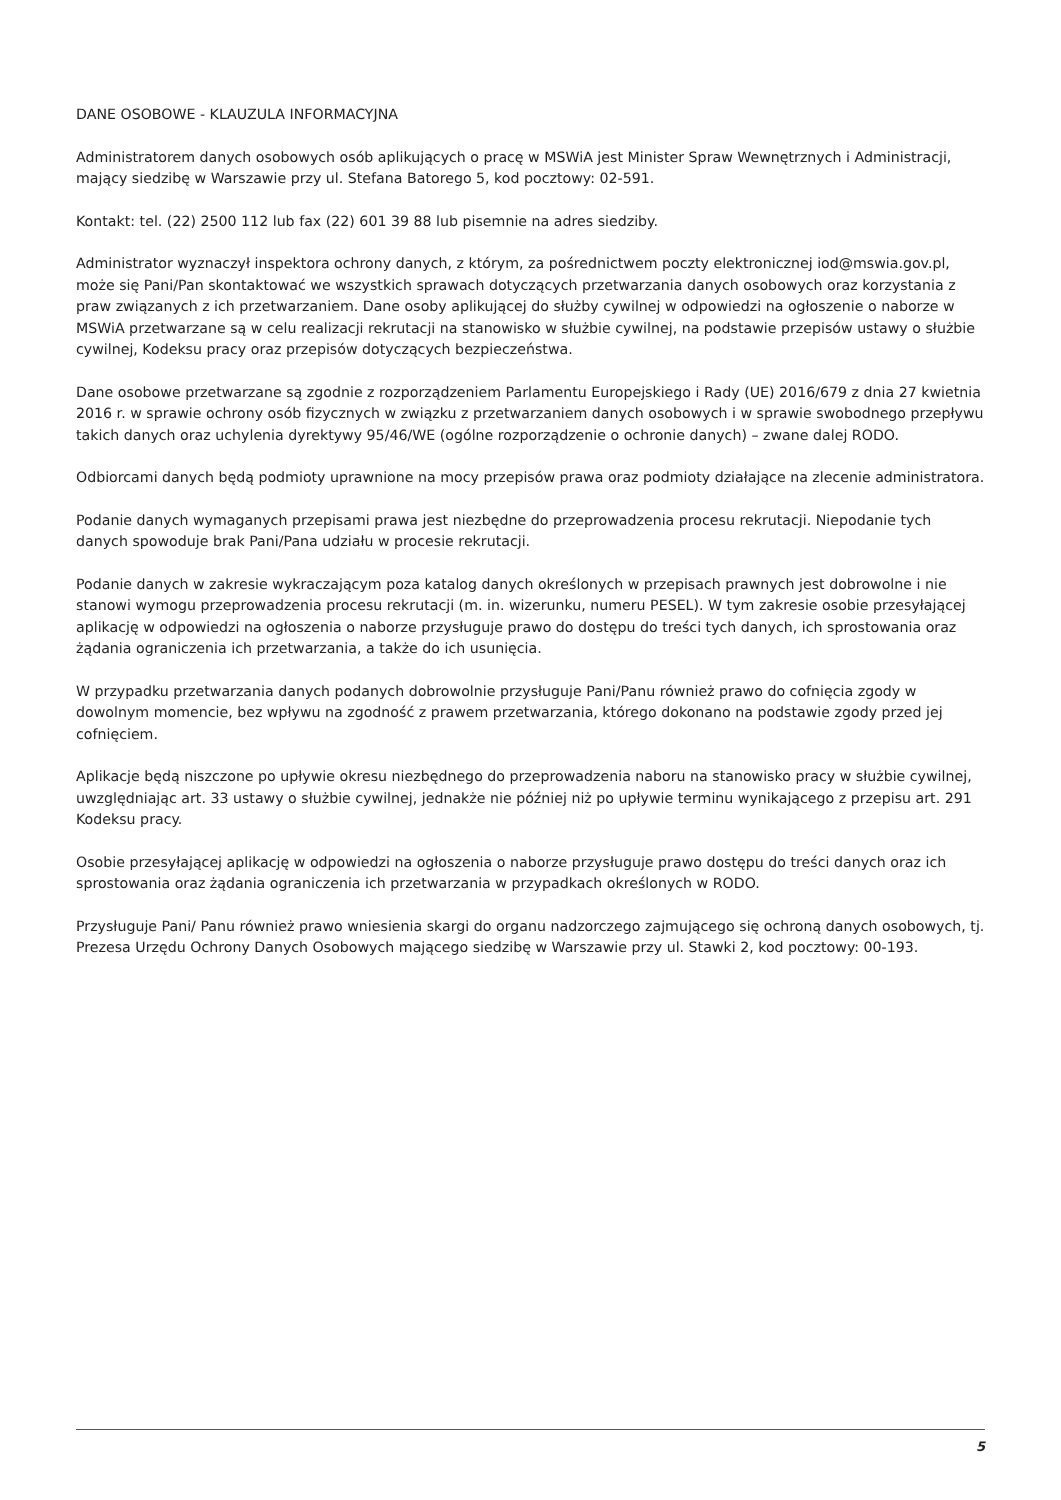DANE OSOBOWE - KLAUZULA INFORMACYJNA
Administratorem danych osobowych osób aplikujących o pracę w MSWiA jest Minister Spraw Wewnętrznych i Administracji, mający siedzibę w Warszawie przy ul. Stefana Batorego 5, kod pocztowy: 02-591.
Kontakt: tel. (22) 2500 112 lub fax (22) 601 39 88 lub pisemnie na adres siedziby.
Administrator wyznaczył inspektora ochrony danych, z którym, za pośrednictwem poczty elektronicznej iod@mswia.gov.pl, może się Pani/Pan skontaktować we wszystkich sprawach dotyczących przetwarzania danych osobowych oraz korzystania z praw związanych z ich przetwarzaniem. Dane osoby aplikującej do służby cywilnej w odpowiedzi na ogłoszenie o naborze w MSWiA przetwarzane są w celu realizacji rekrutacji na stanowisko w służbie cywilnej, na podstawie przepisów ustawy o służbie cywilnej, Kodeksu pracy oraz przepisów dotyczących bezpieczeństwa.
Dane osobowe przetwarzane są zgodnie z rozporządzeniem Parlamentu Europejskiego i Rady (UE) 2016/679 z dnia 27 kwietnia 2016 r. w sprawie ochrony osób fizycznych w związku z przetwarzaniem danych osobowych i w sprawie swobodnego przepływu takich danych oraz uchylenia dyrektywy 95/46/WE (ogólne rozporządzenie o ochronie danych) – zwane dalej RODO.
Odbiorcami danych będą podmioty uprawnione na mocy przepisów prawa oraz podmioty działające na zlecenie administratora.
Podanie danych wymaganych przepisami prawa jest niezbędne do przeprowadzenia procesu rekrutacji. Niepodanie tych danych spowoduje brak Pani/Pana udziału w procesie rekrutacji.
Podanie danych w zakresie wykraczającym poza katalog danych określonych w przepisach prawnych jest dobrowolne i nie stanowi wymogu przeprowadzenia procesu rekrutacji (m. in. wizerunku, numeru PESEL). W tym zakresie osobie przesyłającej aplikację w odpowiedzi na ogłoszenia o naborze przysługuje prawo do dostępu do treści tych danych, ich sprostowania oraz żądania ograniczenia ich przetwarzania, a także do ich usunięcia.
W przypadku przetwarzania danych podanych dobrowolnie przysługuje Pani/Panu również prawo do cofnięcia zgody w dowolnym momencie, bez wpływu na zgodność z prawem przetwarzania, którego dokonano na podstawie zgody przed jej cofnięciem.
Aplikacje będą niszczone po upływie okresu niezbędnego do przeprowadzenia naboru na stanowisko pracy w służbie cywilnej, uwzględniając art. 33 ustawy o służbie cywilnej, jednakże nie później niż po upływie terminu wynikającego z przepisu art. 291 Kodeksu pracy.
Osobie przesyłającej aplikację w odpowiedzi na ogłoszenia o naborze przysługuje prawo dostępu do treści danych oraz ich sprostowania oraz żądania ograniczenia ich przetwarzania w przypadkach określonych w RODO.
Przysługuje Pani/ Panu również prawo wniesienia skargi do organu nadzorczego zajmującego się ochroną danych osobowych, tj. Prezesa Urzędu Ochrony Danych Osobowych mającego siedzibę w Warszawie przy ul. Stawki 2, kod pocztowy: 00-193.
5